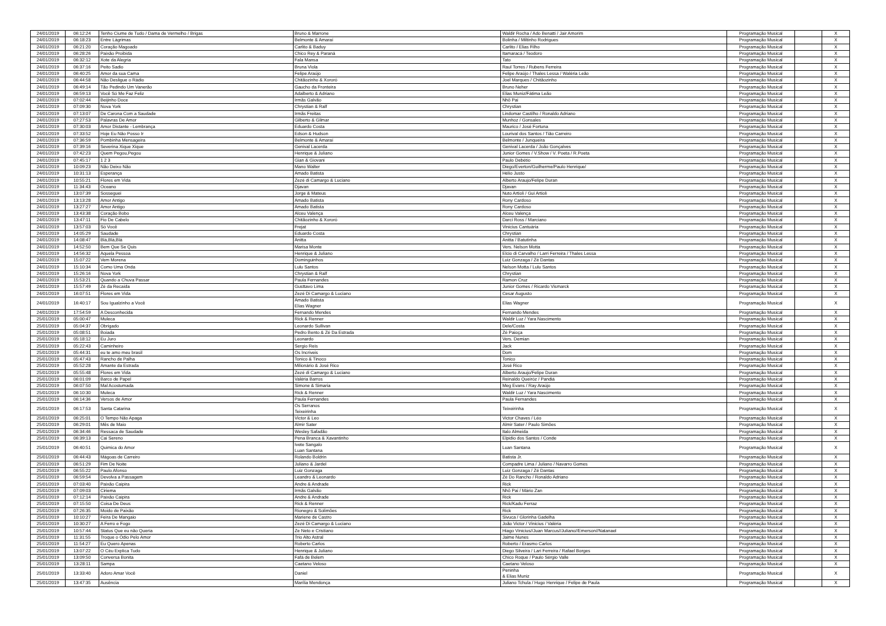| 24/01/2019 | 06:12:24 | Tenho Ciume de Tudo / Dama de Vermelho / Brigas | Bruno & Marrone | Waldir Rocha / Ado Benatti / Jair Amorim | Programação Musical | | X |
| 24/01/2019 | 06:18:23 | Entre Lágrimas | Belmonte & Amaraí | Bolinha / Miltinho Rodrigues | Programação Musical | | X |
| 24/01/2019 | 06:21:20 | Coração Magoado | Carlito & Baduy | Carlito / Elias Filho | Programação Musical | | X |
| 24/01/2019 | 06:28:26 | Paixão Proibida | Chico Rey & Paraná | Itamaracá / Teodoro | Programação Musical | | X |
| 24/01/2019 | 06:32:12 | Xote da Alegria | Fala Mansa | Tato | Programação Musical | | X |
| 24/01/2019 | 06:37:16 | Peito Sadio | Bruna Viola | Raul Torres / Rubens Ferreira | Programação Musical | | X |
| 24/01/2019 | 06:40:25 | Amor da sua Cama | Felipe Araújo | Felipe Araújo / Thales Lessa / Waléria Leão | Programação Musical | | X |
| 24/01/2019 | 06:44:58 | Não Desligue o Rádio | Chitãozinho & Xororó | Joel Marques / Chitãozinho | Programação Musical | | X |
| 24/01/2019 | 06:49:14 | Tão Pedindo Um Vanerão | Gaucho da Fronteira | Bruno Neher | Programação Musical | | X |
| 24/01/2019 | 06:59:13 | Você Só Me Faz Feliz | Adalberto & Adriano | Elias Muniz/Fátima Leão | Programação Musical | | X |
| 24/01/2019 | 07:02:44 | Beijinho Doce | Irmãs Galvão | Nhô Pai | Programação Musical | | X |
| 24/01/2019 | 07:09:30 | Nova York | Chrystian & Ralf | Chrystian | Programação Musical | | X |
| 24/01/2019 | 07:13:07 | De Carona Com a Saudade | Irmãs Freitas | Lindomar Castilho / Ronaldo Adriano | Programação Musical | | X |
| 24/01/2019 | 07:27:53 | Palavras De Amor | Gilberto & Gilmar | Munhoz / Gonsales | Programação Musical | | X |
| 24/01/2019 | 07:30:03 | Amor Distante - Lembrança | Eduardo Costa | Maurico / José Fortuna | Programação Musical | | X |
| 24/01/2019 | 07:33:52 | Hoje Eu Não Posso Ir | Edson & Hudson | Lourival dos Santos / Tião Carreiro | Programação Musical | | X |
| 24/01/2019 | 07:36:59 | Pombinha Mensageira | Belmonte & Amaraí | Belmonte / Junqueira | Programação Musical | | X |
| 24/01/2019 | 07:39:16 | Severina Xique Xique | Genival Lacerda | Genival Lacerda / João Gonçalves | Programação Musical | | X |
| 24/01/2019 | 07:42:23 | Quem Pegou,Pegou | Henrique & Juliano | Junior Gomes / V.Show / V. Poeta / R.Poeta | Programação Musical | | X |
| 24/01/2019 | 07:45:17 | 1 2 3 | Gian & Giovani | Paulo Debétio | Programação Musical | | X |
| 24/01/2019 | 10:09:23 | Não Deixo Não | Mano Walter | Diego/Everton/Guilherme/Paulo Henrique/ | Programação Musical | | X |
| 24/01/2019 | 10:31:13 | Esperança | Amado Batista | Hélio Justo | Programação Musical | | X |
| 24/01/2019 | 10:55:21 | Flores em Vida | Zezé di Camargo & Luciano | Alberto Araujo/Felipe Duran | Programação Musical | | X |
| 24/01/2019 | 11:34:43 | Oceano | Djavan | Djavan | Programação Musical | | X |
| 24/01/2019 | 13:07:39 | Sosseguei | Jorge & Mateus | Nuto Artioli / Gui Artioli | Programação Musical | | X |
| 24/01/2019 | 13:13:28 | Amor Antigo | Amado Batista | Rony Cardoso | Programação Musical | | X |
| 24/01/2019 | 13:27:27 | Amor Antigo | Amado Batista | Rony Cardoso | Programação Musical | | X |
| 24/01/2019 | 13:43:38 | Coração Bobo | Alceu Valença | Alceu Valença | Programação Musical | | X |
| 24/01/2019 | 13:47:11 | Fio De Cabelo | Chitãozinho & Xororó | Darci Ross / Marciano | Programação Musical | | X |
| 24/01/2019 | 13:57:03 | Só Você | Frejat | Vinicius Cantuária | Programação Musical | | X |
| 24/01/2019 | 14:05:29 | Saudade | Eduardo Costa | Chrystian | Programação Musical | | X |
| 24/01/2019 | 14:08:47 | Blá,Blá,Blá | Anitta | Anitta / Batutinha | Programação Musical | | X |
| 24/01/2019 | 14:52:50 | Bem Que Se Quis | Marisa Monte | Vers. Nelson Motta | Programação Musical | | X |
| 24/01/2019 | 14:56:32 | Aquela Pessoa | Henrique & Juliano | Elcio di Carvalho / Larri Ferreira / Thales Lessa | Programação Musical | | X |
| 24/01/2019 | 15:07:22 | Vem Morena | Dominguinhos | Luiz Gonzaga / Zé Dantas | Programação Musical | | X |
| 24/01/2019 | 15:10:34 | Como Uma Onda | Lulu Santos | Nelson Motta / Lulu Santos | Programação Musical | | X |
| 24/01/2019 | 15:26:16 | Nova York | Chrystian & Ralf | Chrystian | Programação Musical | | X |
| 24/01/2019 | 15:53:21 | Quando a Chuva Passar | Paula Fernandes | Ramon Cruz | Programação Musical | | X |
| 24/01/2019 | 15:57:49 | Zé da Recaída | Gusttavo Lima | Junior Gomes / Ricardo Vismarck | Programação Musical | | X |
| 24/01/2019 | 16:07:51 | Flores em Vida | Zezé Di Camargo & Luciano | Cesar Augusto | Programação Musical | | X |
| 24/01/2019 | 16:40:17 | Sou Igualzinho a Você | Amado Batista Elias Wagner | Elias Wagner | Programação Musical | | X |
| 24/01/2019 | 17:54:59 | A Desconhecida | Fernando Mendes | Fernando Mendes | Programação Musical | | X |
| 25/01/2019 | 05:00:47 | Muleca | Rick & Renner | Waldir Luz / Yara Nascimento | Programação Musical | | X |
| 25/01/2019 | 05:04:37 | Obrigado | Leonardo Sullivan | Dele/Costa | Programação Musical | | X |
| 25/01/2019 | 05:08:51 | Boiada | Pedro Bento & Zé Da Estrada | Zé Paioça | Programação Musical | | X |
| 25/01/2019 | 05:18:12 | Eu Juro | Leonardo | Vers. Demian | Programação Musical | | X |
| 25/01/2019 | 05:22:43 | Caminheiro | Sergio Reis | Jack | Programação Musical | | X |
| 25/01/2019 | 05:44:31 | eu te amo meu brasil | Os Incriveis | Dom | Programação Musical | | X |
| 25/01/2019 | 05:47:43 | Rancho de Palha | Tonico & Tinoco | Tonico | Programação Musical | | X |
| 25/01/2019 | 05:52:28 | Amante da Estrada | Milionário & José Rico | José Rico | Programação Musical | | X |
| 25/01/2019 | 05:55:48 | Flores em Vida | Zezé di Camargo & Luciano | Alberto Araujo/Felipe Duran | Programação Musical | | X |
| 25/01/2019 | 06:01:09 | Barco de Papel | Valéria Barros | Reinaldo Queiróz / Pandiá | Programação Musical | | X |
| 25/01/2019 | 06:07:50 | Mal Acostumada | Simone & Simaria | Meg Evans / Ray Araújo | Programação Musical | | X |
| 25/01/2019 | 06:10:30 | Muleca | Rick & Renner | Waldir Luz / Yara Nascimento | Programação Musical | | X |
| 25/01/2019 | 06:14:36 | Versos de Amor | Paula Fernandes | Paula Fernandes | Programação Musical | | X |
| 25/01/2019 | 06:17:53 | Santa Catarina | Os Serranos Teixeirinha | Teixeirinha | Programação Musical | | X |
| 25/01/2019 | 06:25:01 | O Tempo Não Apaga | Victor & Leo | Victor Chaves / Léo | Programação Musical | | X |
| 25/01/2019 | 06:29:01 | Mês de Maio | Almir Sater | Almir Sater / Paulo Simões | Programação Musical | | X |
| 25/01/2019 | 06:34:46 | Ressaca de Saudade | Wesley Safadão | Italo Almeida | Programação Musical | | X |
| 25/01/2019 | 06:39:13 | Cai Sereno | Pena Branca & Xavantinho | Elpidio dos Santos / Conde | Programação Musical | | X |
| 25/01/2019 | 06:40:51 | Quimica do Amor | Ivete Sangalo Luan Santana | Luan Santana | Programação Musical | | X |
| 25/01/2019 | 06:44:43 | Mágoas de Carreiro | Rolando Boldrin | Batista Jr. | Programação Musical | | X |
| 25/01/2019 | 06:51:29 | Fim De Noite | Juliano & Jardel | Compadre Lima / Juliano / Navarro Gomes | Programação Musical | | X |
| 25/01/2019 | 06:55:22 | Paulo Afonso | Luiz Gonzaga | Luiz Gonzaga / Zé Dantas | Programação Musical | | X |
| 25/01/2019 | 06:59:54 | Devolva a Passagem | Leandro & Leonardo | Zé Do Rancho / Ronaldo Adriano | Programação Musical | | X |
| 25/01/2019 | 07:03:40 | Paixão Caipira | Andre & Andrade | Rick | Programação Musical | | X |
| 25/01/2019 | 07:09:03 | Ciriema | Irmãs Galvão | Nhô Pai / Mário Zan | Programação Musical | | X |
| 25/01/2019 | 07:12:14 | Paixão Caipira | Andre & Andrade | Rick | Programação Musical | | X |
| 25/01/2019 | 07:15:50 | Coisa De Deus | Rick & Renner | Rick/Kadu Ferraz | Programação Musical | | X |
| 25/01/2019 | 07:26:35 | Moido de Paixão | Rionegro & Solimões | Rick | Programação Musical | | X |
| 25/01/2019 | 10:10:27 | Feira De Mangaio | Mariene de Castro | Sivuca / Glorinha Gadelha | Programação Musical | | X |
| 25/01/2019 | 10:30:27 | A Ferro e Fogo | Zezé Di Camargo & Luciano | João Victor / Vinicius / Valéria | Programação Musical | | X |
| 25/01/2019 | 10:57:44 | Status Que eu não Queria | Ze Neto e Cristiano | Hiago Vinicius//Juan Marcus//Juliano//Emerson//Natanael | Programação Musical | | X |
| 25/01/2019 | 11:31:55 | Troque o Ódio Pelo Amor | Trio Alto Astral | Jaime Nunes | Programação Musical | | X |
| 25/01/2019 | 11:54:27 | Eu Quero Apenas | Roberto Carlos | Roberto / Erasmo Carlos | Programação Musical | | X |
| 25/01/2019 | 13:07:22 | O Céu Explica Tudo | Henrique & Juliano | Diego Silveira / Lari Ferreira / Rafael Borges | Programação Musical | | X |
| 25/01/2019 | 13:09:50 | Conversa Bonita | Fafá de Belem | Chico Roque / Paulo Sérgio Valle | Programação Musical | | X |
| 25/01/2019 | 13:28:11 | Sampa | Caetano Veloso | Caetano Veloso | Programação Musical | | X |
| 25/01/2019 | 13:33:40 | Adoro Amar Você | Daniel | Peninha & Elias Muniz | Programação Musical | | X |
| 25/01/2019 | 13:47:35 | Ausência | Marília Mendonça | Juliano Tchula / Hugo Henrique / Felipe de Paula | Programação Musical | | X |